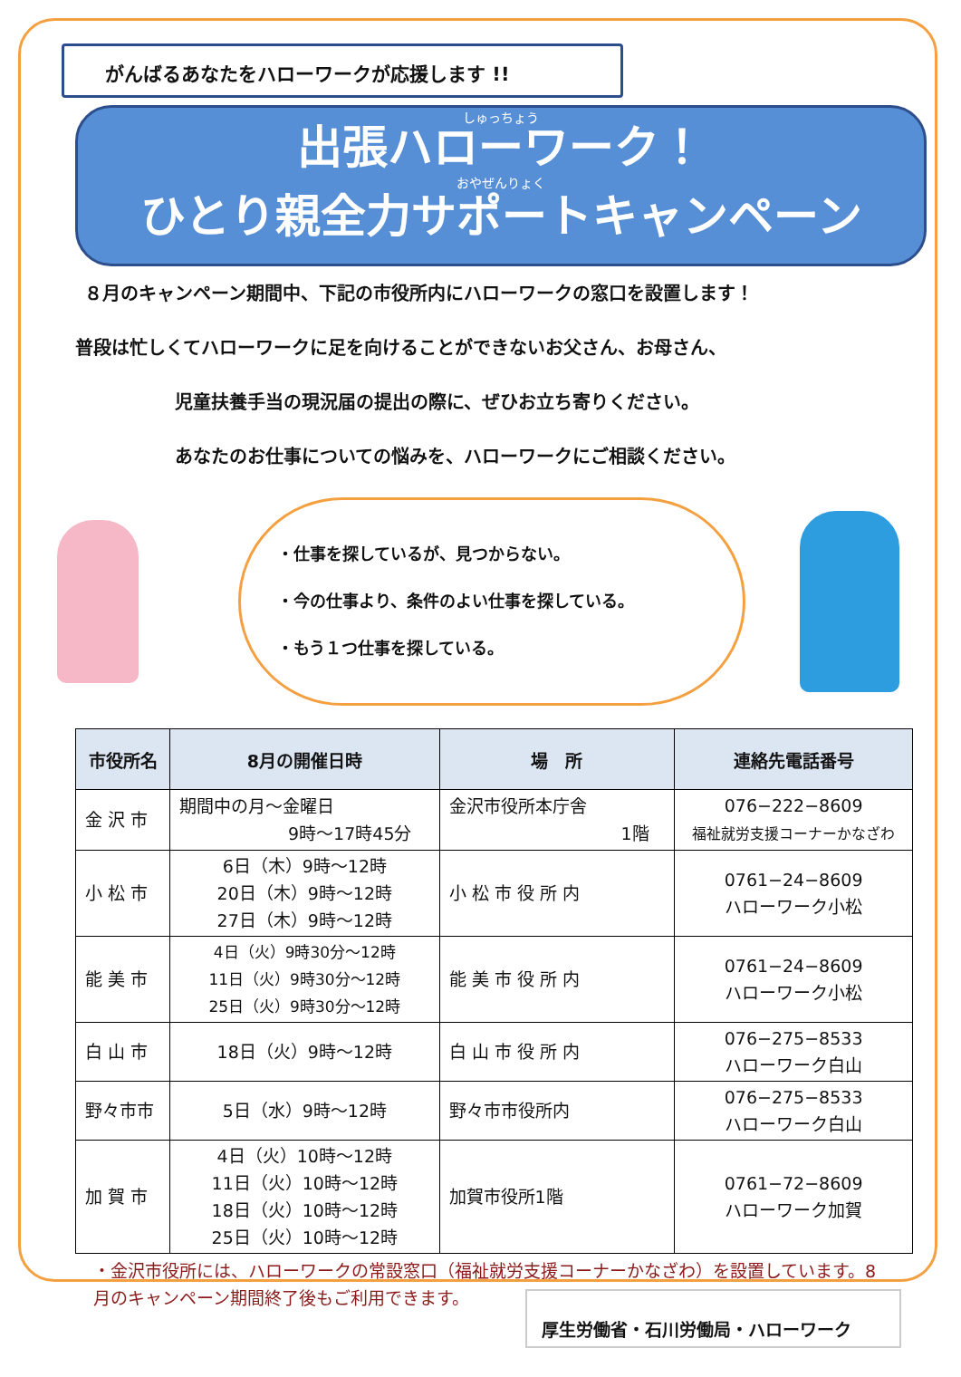がんばるあなたをハローワークが応援します !!
しゅっちょう
出張ハローワーク！
おやぜんりょく
ひとり親全力サポートキャンペーン
８月のキャンペーン期間中、下記の市役所内にハローワークの窓口を設置します！
普段は忙しくてハローワークに足を向けることができないお父さん、お母さん、
児童扶養手当の現況届の提出の際に、ぜひお立ち寄りください。
あなたのお仕事についての悩みを、ハローワークにご相談ください。
・仕事を探しているが、見つからない。
・今の仕事より、条件のよい仕事を探している。
・もう１つ仕事を探している。
| 市役所名 | 8月の開催日時 | 場 所 | 連絡先電話番号 |
| --- | --- | --- | --- |
| 金 沢 市 | 期間中の月～金曜日 9時～17時45分 | 金沢市役所本庁舎 1階 | 076−222−8609 福祉就労支援コーナーかなざわ |
| 小 松 市 | 6日（木）9時～12時 20日（木）9時～12時 27日（木）9時～12時 | 小 松 市 役 所 内 | 0761−24−8609 ハローワーク小松 |
| 能 美 市 | 4日（火）9時30分～12時 11日（火）9時30分～12時 25日（火）9時30分～12時 | 能 美 市 役 所 内 | 0761−24−8609 ハローワーク小松 |
| 白 山 市 | 18日（火）9時～12時 | 白 山 市 役 所 内 | 076−275−8533 ハローワーク白山 |
| 野々市市 | 5日（水）9時～12時 | 野々市市役所内 | 076−275−8533 ハローワーク白山 |
| 加 賀 市 | 4日（火）10時～12時 11日（火）10時～12時 18日（火）10時～12時 25日（火）10時～12時 | 加賀市役所1階 | 0761−72−8609 ハローワーク加賀 |
・金沢市役所には、ハローワークの常設窓口（福祉就労支援コーナーかなざわ）を設置しています。8月のキャンペーン期間終了後もご利用できます。
厚生労働省・石川労働局・ハローワーク